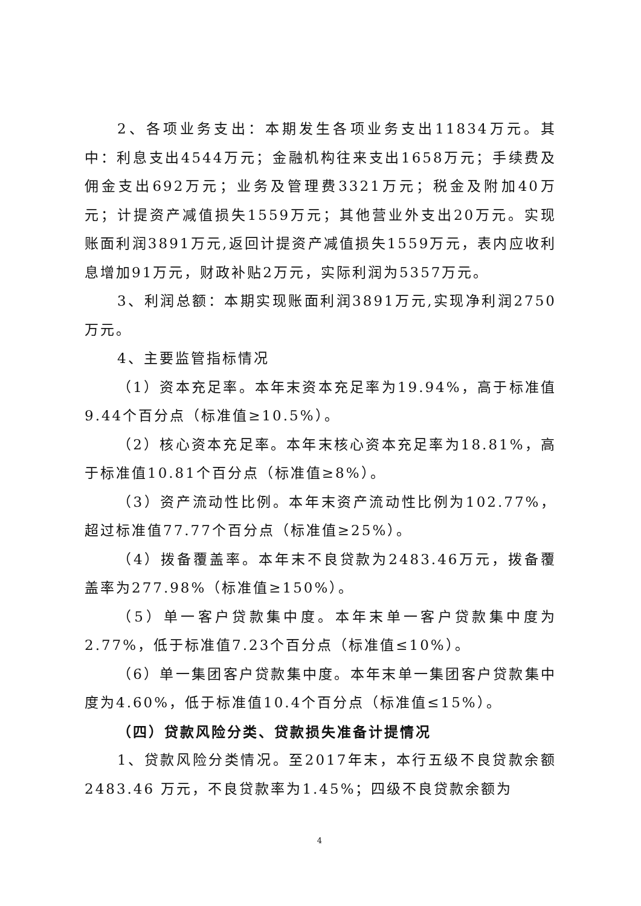2、各项业务支出：本期发生各项业务支出11834万元。其中：利息支出4544万元；金融机构往来支出1658万元；手续费及佣金支出692万元；业务及管理费3321万元；税金及附加40万元；计提资产减值损失1559万元；其他营业外支出20万元。实现账面利润3891万元,返回计提资产减值损失1559万元，表内应收利息增加91万元，财政补贴2万元，实际利润为5357万元。
3、利润总额：本期实现账面利润3891万元,实现净利润2750万元。
4、主要监管指标情况
（1）资本充足率。本年末资本充足率为19.94%，高于标准值9.44个百分点（标准值≥10.5%）。
（2）核心资本充足率。本年末核心资本充足率为18.81%，高于标准值10.81个百分点（标准值≥8%）。
（3）资产流动性比例。本年末资产流动性比例为102.77%，超过标准值77.77个百分点（标准值≥25%）。
（4）拨备覆盖率。本年末不良贷款为2483.46万元，拨备覆盖率为277.98%（标准值≥150%）。
（5）单一客户贷款集中度。本年末单一客户贷款集中度为2.77%，低于标准值7.23个百分点（标准值≤10%）。
（6）单一集团客户贷款集中度。本年末单一集团客户贷款集中度为4.60%，低于标准值10.4个百分点（标准值≤15%）。
（四）贷款风险分类、贷款损失准备计提情况
1、贷款风险分类情况。至2017年末，本行五级不良贷款余额2483.46 万元，不良贷款率为1.45%；四级不良贷款余额为
4